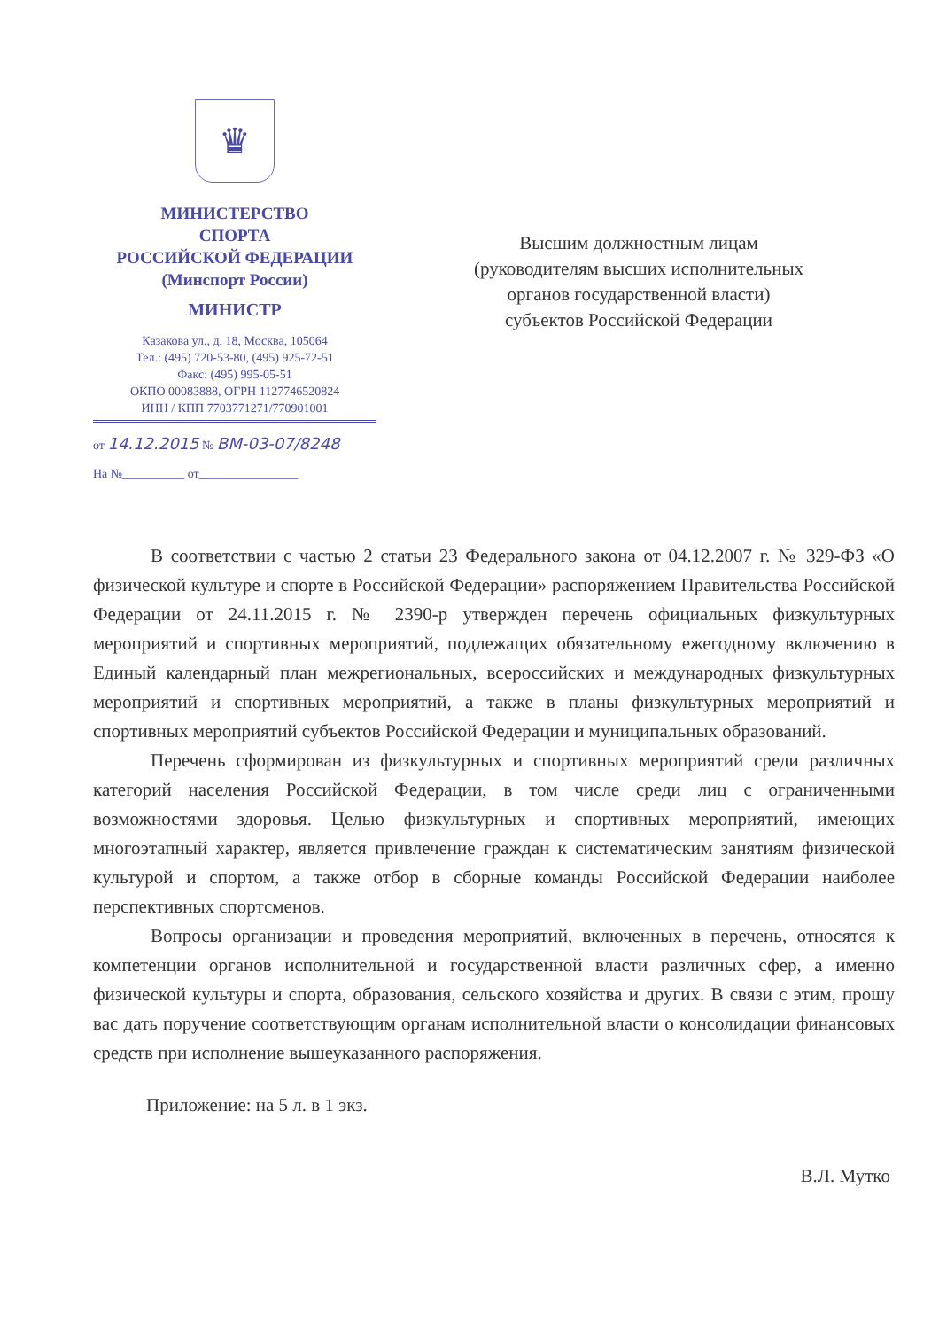♛
МИНИСТЕРСТВО
СПОРТА
РОССИЙСКОЙ ФЕДЕРАЦИИ
(Минспорт России)
МИНИСТР
Казакова ул., д. 18, Москва, 105064
Тел.: (495) 720-53-80, (495) 925-72-51
Факс: (495) 995-05-51
ОКПО 00083888, ОГРН 1127746520824
ИНН / КПП 7703771271/770901001
от 14.12.2015 № ВМ-03-07/8248
На №__________ от________________
Высшим должностным лицам
(руководителям высших исполнительных
органов государственной власти)
субъектов Российской Федерации
В соответствии с частью 2 статьи 23 Федерального закона от 04.12.2007 г. № 329-ФЗ «О физической культуре и спорте в Российской Федерации» распоряжением Правительства Российской Федерации от 24.11.2015 г. № 2390-р утвержден перечень официальных физкультурных мероприятий и спортивных мероприятий, подлежащих обязательному ежегодному включению в Единый календарный план межрегиональных, всероссийских и международных физкультурных мероприятий и спортивных мероприятий, а также в планы физкультурных мероприятий и спортивных мероприятий субъектов Российской Федерации и муниципальных образований.
Перечень сформирован из физкультурных и спортивных мероприятий среди различных категорий населения Российской Федерации, в том числе среди лиц с ограниченными возможностями здоровья. Целью физкультурных и спортивных мероприятий, имеющих многоэтапный характер, является привлечение граждан к систематическим занятиям физической культурой и спортом, а также отбор в сборные команды Российской Федерации наиболее перспективных спортсменов.
Вопросы организации и проведения мероприятий, включенных в перечень, относятся к компетенции органов исполнительной и государственной власти различных сфер, а именно физической культуры и спорта, образования, сельского хозяйства и других. В связи с этим, прошу вас дать поручение соответствующим органам исполнительной власти о консолидации финансовых средств при исполнение вышеуказанного распоряжения.
Приложение: на 5 л. в 1 экз.
В.Л. Мутко